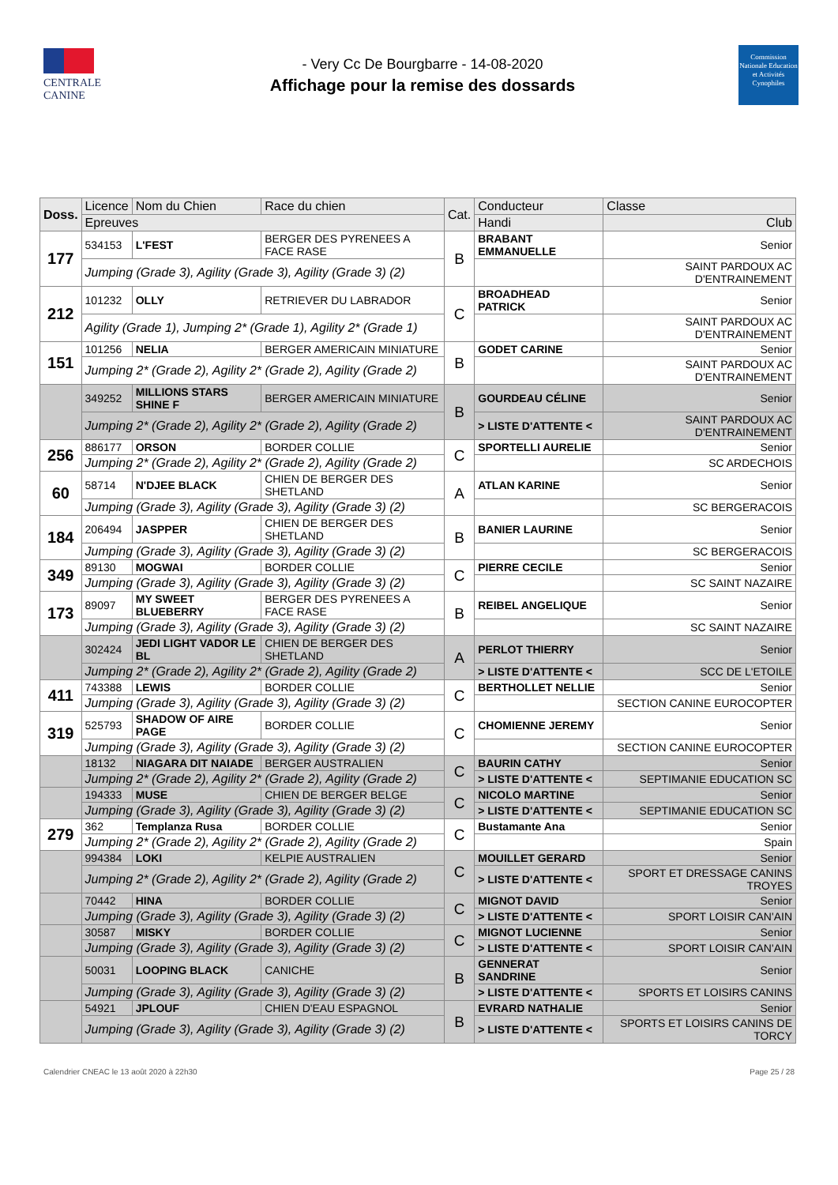CENTRALE
CANINE
- Very Cc De Bourgbarre - 14-08-2020
Affichage pour la remise des dossards
Commission Nationale Education et Activités Cynophiles
| Doss. | Licence | Nom du Chien | Race du chien | Cat. | Conducteur | Classe |
| --- | --- | --- | --- | --- | --- | --- |
| | Epreuves | | | | Handi | Club |
| 177 | 534153 | L'FEST | BERGER DES PYRENEES A FACE RASE | B | BRABANT EMMANUELLE | Senior |
| | Jumping (Grade 3), Agility (Grade 3), Agility (Grade 3) (2) | | | | | SAINT PARDOUX AC D'ENTRAINEMENT |
| 212 | 101232 | OLLY | RETRIEVER DU LABRADOR | C | BROADHEAD PATRICK | Senior |
| | Agility (Grade 1), Jumping 2* (Grade 1), Agility 2* (Grade 1) | | | | | SAINT PARDOUX AC D'ENTRAINEMENT |
| 151 | 101256 | NELIA | BERGER AMERICAIN MINIATURE | B | GODET CARINE | Senior |
| | Jumping 2* (Grade 2), Agility 2* (Grade 2), Agility (Grade 2) | | | | | SAINT PARDOUX AC D'ENTRAINEMENT |
| | 349252 | MILLIONS STARS SHINE F | BERGER AMERICAIN MINIATURE | B | GOURDEAU CÉLINE | Senior |
| | Jumping 2* (Grade 2), Agility 2* (Grade 2), Agility (Grade 2) | | | | > LISTE D'ATTENTE < | SAINT PARDOUX AC D'ENTRAINEMENT |
| 256 | 886177 | ORSON | BORDER COLLIE | C | SPORTELLI AURELIE | Senior |
| | Jumping 2* (Grade 2), Agility 2* (Grade 2), Agility (Grade 2) | | | | | SC ARDECHOIS |
| 60 | 58714 | N'DJEE BLACK | CHIEN DE BERGER DES SHETLAND | A | ATLAN KARINE | Senior |
| | Jumping (Grade 3), Agility (Grade 3), Agility (Grade 3) (2) | | | | | SC BERGERACOIS |
| 184 | 206494 | JASPPER | CHIEN DE BERGER DES SHETLAND | B | BANIER LAURINE | Senior |
| | Jumping (Grade 3), Agility (Grade 3), Agility (Grade 3) (2) | | | | | SC BERGERACOIS |
| 349 | 89130 | MOGWAI | BORDER COLLIE | C | PIERRE CECILE | Senior |
| | Jumping (Grade 3), Agility (Grade 3), Agility (Grade 3) (2) | | | | | SC SAINT NAZAIRE |
| 173 | 89097 | MY SWEET BLUEBERRY | BERGER DES PYRENEES A FACE RASE | B | REIBEL ANGELIQUE | Senior |
| | Jumping (Grade 3), Agility (Grade 3), Agility (Grade 3) (2) | | | | | SC SAINT NAZAIRE |
| | 302424 | JEDI LIGHT VADOR LE BL | CHIEN DE BERGER DES SHETLAND | A | PERLOT THIERRY | Senior |
| | Jumping 2* (Grade 2), Agility 2* (Grade 2), Agility (Grade 2) | | | | > LISTE D'ATTENTE < | SCC DE L'ETOILE |
| 411 | 743388 | LEWIS | BORDER COLLIE | C | BERTHOLLET NELLIE | Senior |
| | Jumping (Grade 3), Agility (Grade 3), Agility (Grade 3) (2) | | | | | SECTION CANINE EUROCOPTER |
| 319 | 525793 | SHADOW OF AIRE PAGE | BORDER COLLIE | C | CHOMIENNE JEREMY | Senior |
| | Jumping (Grade 3), Agility (Grade 3), Agility (Grade 3) (2) | | | | | SECTION CANINE EUROCOPTER |
| | 18132 | NIAGARA DIT NAIADE | BERGER AUSTRALIEN | C | BAURIN CATHY | Senior |
| | Jumping 2* (Grade 2), Agility 2* (Grade 2), Agility (Grade 2) | | | | > LISTE D'ATTENTE < | SEPTIMANIE EDUCATION SC |
| | 194333 | MUSE | CHIEN DE BERGER BELGE | C | NICOLO MARTINE | Senior |
| | Jumping (Grade 3), Agility (Grade 3), Agility (Grade 3) (2) | | | | > LISTE D'ATTENTE < | SEPTIMANIE EDUCATION SC |
| 279 | 362 | Templanza Rusa | BORDER COLLIE | C | Bustamante Ana | Senior |
| | Jumping 2* (Grade 2), Agility 2* (Grade 2), Agility (Grade 2) | | | | | Spain |
| | 994384 | LOKI | KELPIE AUSTRALIEN | C | MOUILLET GERARD | Senior |
| | Jumping 2* (Grade 2), Agility 2* (Grade 2), Agility (Grade 2) | | | | > LISTE D'ATTENTE < | SPORT ET DRESSAGE CANINS TROYES |
| | 70442 | HINA | BORDER COLLIE | C | MIGNOT DAVID | Senior |
| | Jumping (Grade 3), Agility (Grade 3), Agility (Grade 3) (2) | | | | > LISTE D'ATTENTE < | SPORT LOISIR CAN'AIN |
| | 30587 | MISKY | BORDER COLLIE | C | MIGNOT LUCIENNE | Senior |
| | Jumping (Grade 3), Agility (Grade 3), Agility (Grade 3) (2) | | | | > LISTE D'ATTENTE < | SPORT LOISIR CAN'AIN |
| | 50031 | LOOPING BLACK | CANICHE | B | GENNERAT SANDRINE | Senior |
| | Jumping (Grade 3), Agility (Grade 3), Agility (Grade 3) (2) | | | | > LISTE D'ATTENTE < | SPORTS ET LOISIRS CANINS |
| | 54921 | JPLOUF | CHIEN D'EAU ESPAGNOL | B | EVRARD NATHALIE | Senior |
| | Jumping (Grade 3), Agility (Grade 3), Agility (Grade 3) (2) | | | | > LISTE D'ATTENTE < | SPORTS ET LOISIRS CANINS DE TORCY |
Calendrier CNEAC le 13 août 2020 à 22h30 Page 25 / 28